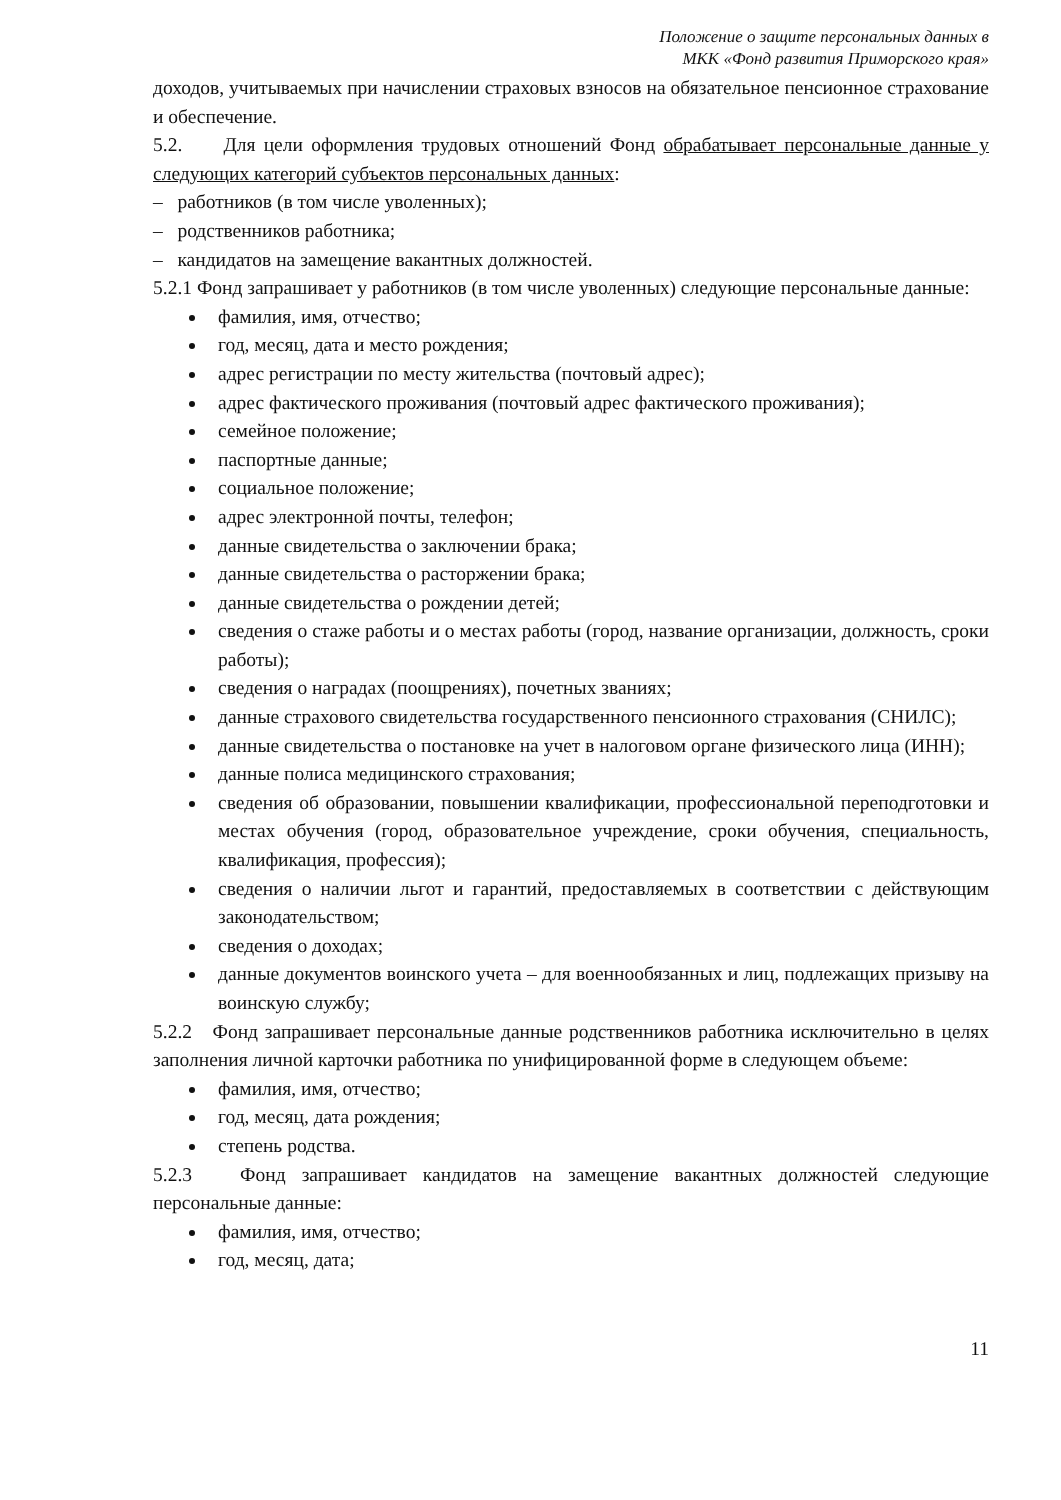Положение о защите персональных данных в
МКК «Фонд развития Приморского края»
доходов, учитываемых при начислении страховых взносов на обязательное пенсионное страхование и обеспечение.
5.2. Для цели оформления трудовых отношений Фонд обрабатывает персональные данные у следующих категорий субъектов персональных данных:
– работников (в том числе уволенных);
– родственников работника;
– кандидатов на замещение вакантных должностей.
5.2.1 Фонд запрашивает у работников (в том числе уволенных) следующие персональные данные:
фамилия, имя, отчество;
год, месяц, дата и место рождения;
адрес регистрации по месту жительства (почтовый адрес);
адрес фактического проживания (почтовый адрес фактического проживания);
семейное положение;
паспортные данные;
социальное положение;
адрес электронной почты, телефон;
данные свидетельства о заключении брака;
данные свидетельства о расторжении брака;
данные свидетельства о рождении детей;
сведения о стаже работы и о местах работы (город, название организации, должность, сроки работы);
сведения о наградах (поощрениях), почетных званиях;
данные страхового свидетельства государственного пенсионного страхования (СНИЛС);
данные свидетельства о постановке на учет в налоговом органе физического лица (ИНН);
данные полиса медицинского страхования;
сведения об образовании, повышении квалификации, профессиональной переподготовки и местах обучения (город, образовательное учреждение, сроки обучения, специальность, квалификация, профессия);
сведения о наличии льгот и гарантий, предоставляемых в соответствии с действующим законодательством;
сведения о доходах;
данные документов воинского учета – для военнообязанных и лиц, подлежащих призыву на воинскую службу;
5.2.2 Фонд запрашивает персональные данные родственников работника исключительно в целях заполнения личной карточки работника по унифицированной форме в следующем объеме:
фамилия, имя, отчество;
год, месяц, дата рождения;
степень родства.
5.2.3 Фонд запрашивает кандидатов на замещение вакантных должностей следующие персональные данные:
фамилия, имя, отчество;
год, месяц, дата;
11